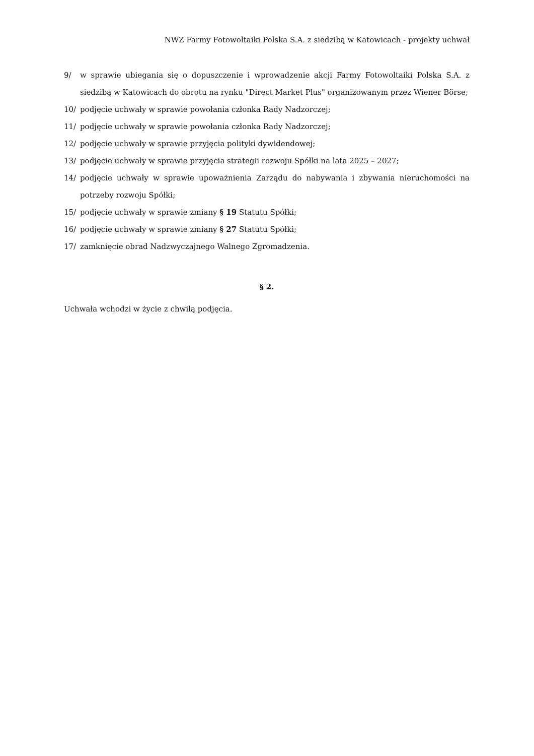NWZ Farmy Fotowoltaiki Polska S.A. z siedzibą w Katowicach - projekty uchwał
9/ w sprawie ubiegania się o dopuszczenie i wprowadzenie akcji Farmy Fotowoltaiki Polska S.A. z siedzibą w Katowicach do obrotu na rynku "Direct Market Plus" organizowanym przez Wiener Börse;
10/ podjęcie uchwały w sprawie powołania członka Rady Nadzorczej;
11/ podjęcie uchwały w sprawie powołania członka Rady Nadzorczej;
12/ podjęcie uchwały w sprawie przyjęcia polityki dywidendowej;
13/ podjęcie uchwały w sprawie przyjęcia strategii rozwoju Spółki na lata 2025 – 2027;
14/ podjęcie uchwały w sprawie upoważnienia Zarządu do nabywania i zbywania nieruchomości na potrzeby rozwoju Spółki;
15/ podjęcie uchwały w sprawie zmiany § 19 Statutu Spółki;
16/ podjęcie uchwały w sprawie zmiany § 27 Statutu Spółki;
17/ zamknięcie obrad Nadzwyczajnego Walnego Zgromadzenia.
§ 2.
Uchwała wchodzi w życie z chwilą podjęcia.